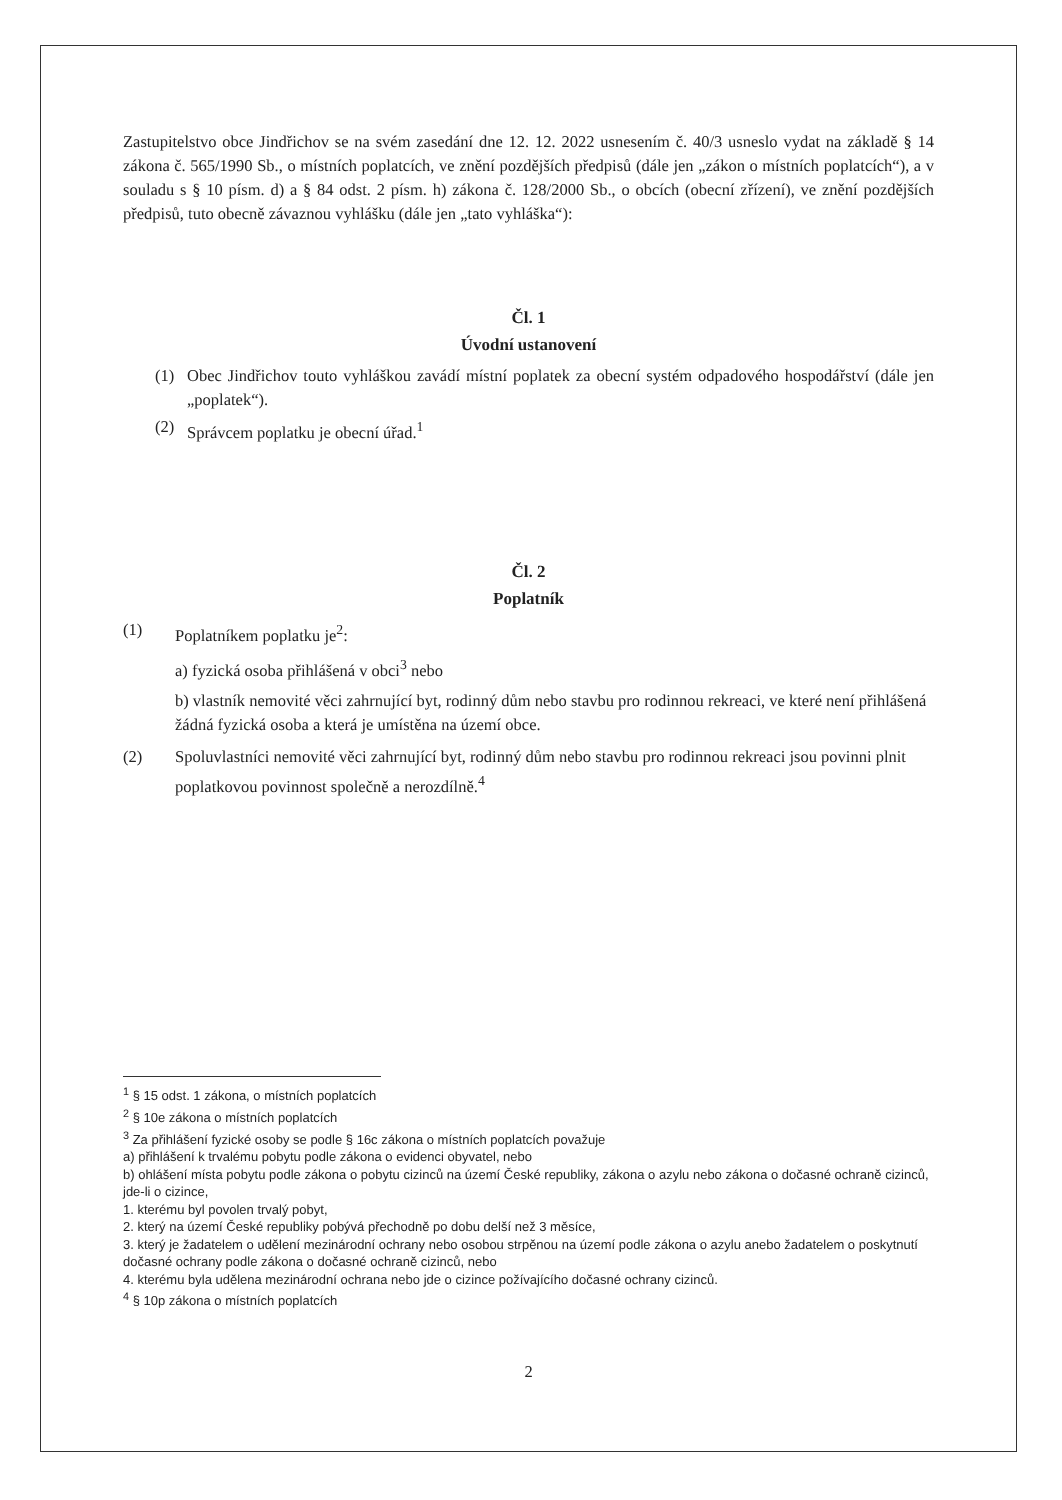Zastupitelstvo obce Jindřichov se na svém zasedání dne 12. 12. 2022 usnesením č. 40/3 usneslo vydat na základě § 14 zákona č. 565/1990 Sb., o místních poplatcích, ve znění pozdějších předpisů (dále jen „zákon o místních poplatcích“), a v souladu s § 10 písm. d) a § 84 odst. 2 písm. h) zákona č. 128/2000 Sb., o obcích (obecní zřízení), ve znění pozdějších předpisů, tuto obecně závaznou vyhlášku (dále jen „tato vyhláška“):
Čl. 1
Úvodní ustanovení
(1) Obec Jindřichov touto vyhláškou zavádí místní poplatek za obecní systém odpadového hospodářství (dále jen „poplatek“).
(2) Správcem poplatku je obecní úřad.<sup>1</sup>
Čl. 2
Poplatník
(1) Poplatníkem poplatku je<sup>2</sup>:
a) fyzická osoba přihlášená v obci<sup>3</sup> nebo
b) vlastník nemovité věci zahrnující byt, rodinný dům nebo stavbu pro rodinnou rekreaci, ve které není přihlášená žádná fyzická osoba a která je umístěna na území obce.
(2) Spoluvlastníci nemovité věci zahrnující byt, rodinný dům nebo stavbu pro rodinnou rekreaci jsou povinni plnit poplatkovou povinnost společně a nerozdílně.<sup>4</sup>
<sup>1</sup> § 15 odst. 1 zákona, o místních poplatcích
<sup>2</sup> § 10e zákona o místních poplatcích
<sup>3</sup> Za přihlášení fyzické osoby se podle § 16c zákona o místních poplatcích považuje
a) přihlášení k trvalému pobytu podle zákona o evidenci obyvatel, nebo
b) ohlášení místa pobytu podle zákona o pobytu cizinců na území České republiky, zákona o azylu nebo zákona o dočasné ochraně cizinců, jde-li o cizince,
1. kterému byl povolen trvalý pobyt,
2. který na území České republiky pobývá přechodně po dobu delší než 3 měsíce,
3. který je žadatelem o udělení mezinárodní ochrany nebo osobou strpěnou na území podle zákona o azylu anebo žadatelem o poskytnutí dočasné ochrany podle zákona o dočasné ochraně cizinců, nebo
4. kterému byla udělena mezinárodní ochrana nebo jde o cizince požívajícího dočasné ochrany cizinců.
<sup>4</sup> § 10p zákona o místních poplatcích
2